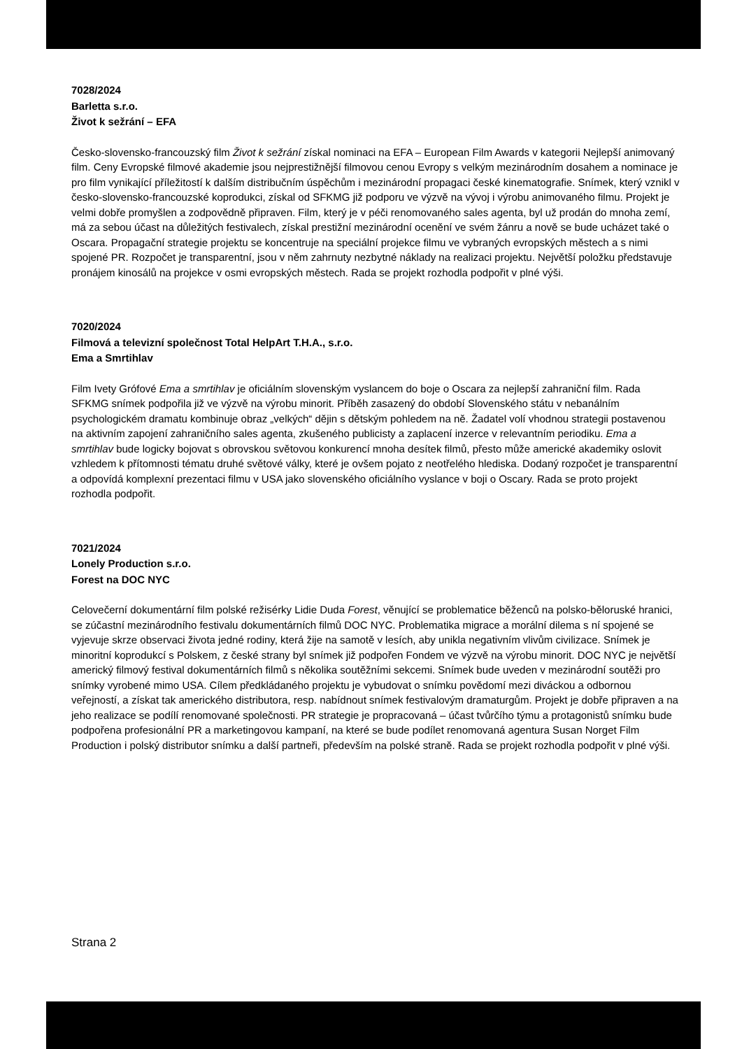7028/2024
Barletta s.r.o.
Život k sežrání – EFA
Česko-slovensko-francouzský film Život k sežrání získal nominaci na EFA – European Film Awards v kategorii Nejlepší animovaný film. Ceny Evropské filmové akademie jsou nejprestižnější filmovou cenou Evropy s velkým mezinárodním dosahem a nominace je pro film vynikající příležitostí k dalším distribučním úspěchům i mezinárodní propagaci české kinematografie. Snímek, který vznikl v česko-slovensko-francouzské koprodukci, získal od SFKMG již podporu ve výzvě na vývoj i výrobu animovaného filmu. Projekt je velmi dobře promyšlen a zodpovědně připraven. Film, který je v péči renomovaného sales agenta, byl už prodán do mnoha zemí, má za sebou účast na důležitých festivalech, získal prestižní mezinárodní ocenění ve svém žánru a nově se bude ucházet také o Oscara. Propagační strategie projektu se koncentruje na speciální projekce filmu ve vybraných evropských městech a s nimi spojené PR. Rozpočet je transparentní, jsou v něm zahrnuty nezbytné náklady na realizaci projektu. Největší položku představuje pronájem kinosálů na projekce v osmi evropských městech. Rada se projekt rozhodla podpořit v plné výši.
7020/2024
Filmová a televizní společnost Total HelpArt T.H.A., s.r.o.
Ema a Smrtihlav
Film Ivety Grófové Ema a smrtihlav je oficiálním slovenským vyslancem do boje o Oscara za nejlepší zahraniční film. Rada SFKMG snímek podpořila již ve výzvě na výrobu minorit. Příběh zasazený do období Slovenského státu v nebanálním psychologickém dramatu kombinuje obraz „velkých“ dějin s dětským pohledem na ně. Žadatel volí vhodnou strategii postavenou na aktivním zapojení zahraničního sales agenta, zkušeného publicisty a zaplacení inzerce v relevantním periodiku. Ema a smrtihlav bude logicky bojovat s obrovskou světovou konkurencí mnoha desítek filmů, přesto může americké akademiky oslovit vzhledem k přítomnosti tématu druhé světové války, které je ovšem pojato z neotřelého hlediska. Dodaný rozpočet je transparentní a odpovídá komplexní prezentaci filmu v USA jako slovenského oficiálního vyslance v boji o Oscary. Rada se proto projekt rozhodla podpořit.
7021/2024
Lonely Production s.r.o.
Forest na DOC NYC
Celovečerní dokumentární film polské režisérky Lidie Duda Forest, věnující se problematice běženců na polsko-běloruské hranici, se zúčastní mezinárodního festivalu dokumentárních filmů DOC NYC. Problematika migrace a morální dilema s ní spojené se vyjevuje skrze observaci života jedné rodiny, která žije na samotě v lesích, aby unikla negativním vlivům civilizace. Snímek je minoritní koprodukcí s Polskem, z české strany byl snímek již podpořen Fondem ve výzvě na výrobu minorit. DOC NYC je největší americký filmový festival dokumentárních filmů s několika soutěžními sekcemi. Snímek bude uveden v mezinárodní soutěži pro snímky vyrobené mimo USA. Cílem předkládaného projektu je vybudovat o snímku povědomí mezi diváckou a odbornou veřejností, a získat tak amerického distributora, resp. nabídnout snímek festivalovým dramaturgům. Projekt je dobře připraven a na jeho realizace se podílí renomované společnosti. PR strategie je propracovaná – účast tvůrčího týmu a protagonistů snímku bude podpořena profesionální PR a marketingovou kampaní, na které se bude podílet renomovaná agentura Susan Norget Film Production i polský distributor snímku a další partneři, především na polské straně. Rada se projekt rozhodla podpořit v plné výši.
Strana 2